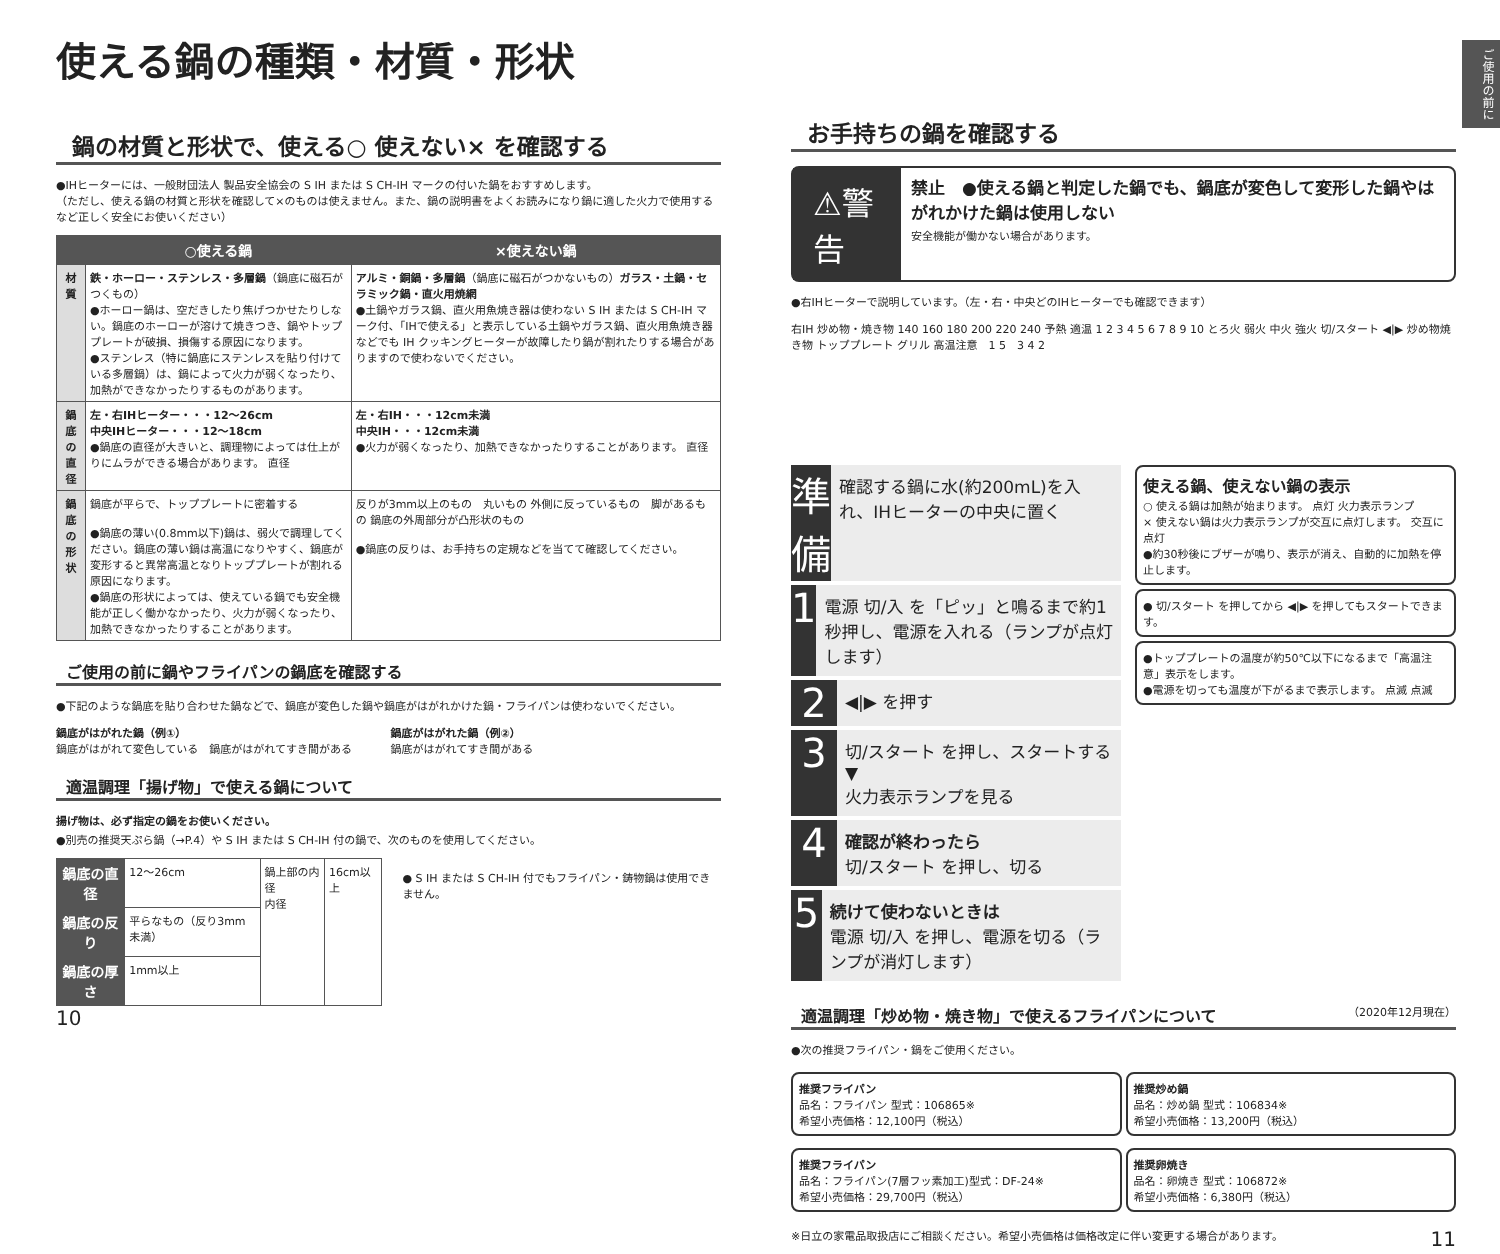ご使用の前に
使える鍋の種類・材質・形状
鍋の材質と形状で、使える○ 使えない× を確認する
●IHヒーターには、一般財団法人 製品安全協会の S IH または S CH-IH マークの付いた鍋をおすすめします。
（ただし、使える鍋の材質と形状を確認して×のものは使えません。また、鍋の説明書をよくお読みになり鍋に適した火力で使用するなど正しく安全にお使いください）
| | ○使える鍋 | ×使えない鍋 |
| --- | --- | --- |
| 材質 | 鉄・ホーロー・ステンレス・多層鍋 （鍋底に磁石がつくもの） ●ホーロー鍋は、空だきしたり焦げつかせたりしない。鍋底のホーローが溶けて焼きつき、鍋やトッププレートが破損、損傷する原因になります。 ●ステンレス（特に鍋底にステンレスを貼り付けている多層鍋）は、鍋によって火力が弱くなったり、加熱ができなかったりするものがあります。 | アルミ・銅鍋・多層鍋 （鍋底に磁石がつかないもの） ガラス・土鍋・セラミック鍋・直火用焼網 ●土鍋やガラス鍋、直火用魚焼き器は使わない S IH または S CH-IH マーク付、「IHで使える」と表示している土鍋やガラス鍋、直火用魚焼き器などでも IH クッキングヒーターが故障したり鍋が割れたりする場合がありますので使わないでください。 |
| 鍋底の直径 | 左・右IHヒーター・・・12～26cm 中央IHヒーター・・・12～18cm ●鍋底の直径が大きいと、調理物によっては仕上がりにムラができる場合があります。 直径 | 左・右IH・・・12cm未満 中央IH・・・12cm未満 ●火力が弱くなったり、加熱できなかったりすることがあります。 直径 |
| 鍋底の形状 | 鍋底が平らで、トッププレートに密着する ●鍋底の薄い(0.8mm以下)鍋は、弱火で調理してください。鍋底の薄い鍋は高温になりやすく、鍋底が変形すると異常高温となりトッププレートが割れる原因になります。 ●鍋底の形状によっては、使えている鍋でも安全機能が正しく働かなかったり、火力が弱くなったり、加熱できなかったりすることがあります。 | 反りが3mm以上のもの 丸いもの 外側に反っているもの 脚があるもの 鍋底の外周部分が凸形状のもの ●鍋底の反りは、お手持ちの定規などを当てて確認してください。 |
ご使用の前に鍋やフライパンの鍋底を確認する
●下記のような鍋底を貼り合わせた鍋などで、鍋底が変色した鍋や鍋底がはがれかけた鍋・フライパンは使わないでください。
鍋底がはがれた鍋（例①）
鍋底がはがれて変色している　鍋底がはがれてすき間がある
鍋底がはがれた鍋（例②）
鍋底がはがれてすき間がある
適温調理「揚げ物」で使える鍋について
揚げ物は、必ず指定の鍋をお使いください。
●別売の推奨天ぷら鍋（→P.4）や S IH または S CH-IH 付の鍋で、次のものを使用してください。
| 鍋底の直径 | 12～26cm | 鍋上部の内径 内径 | 16cm以上 |
| 鍋底の反り | 平らなもの（反り3mm未満） | | |
| 鍋底の厚さ | 1mm以上 | | |
● S IH または S CH-IH 付でもフライパン・鋳物鍋は使用できません。
10
お手持ちの鍋を確認する
⚠警告
禁止　●使える鍋と判定した鍋でも、鍋底が変色して変形した鍋やはがれかけた鍋は使用しない
安全機能が働かない場合があります。
●右IHヒーターで説明しています。（左・右・中央どのIHヒーターでも確認できます）
右IH 炒め物・焼き物 140 160 180 200 220 240 予熱 適温 1 2 3 4 5 6 7 8 9 10 とろ火 弱火 中火 強火 切/スタート ◀|▶ 炒め物焼き物 トッププレート グリル 高温注意　1 5　3 4 2
準備
確認する鍋に水(約200mL)を入れ、IHヒーターの中央に置く
1
電源 切/入 を「ピッ」と鳴るまで約1秒押し、電源を入れる（ランプが点灯します）
2
◀|▶ を押す
3
切/スタート を押し、スタートする
▼
火力表示ランプを見る
4
確認が終わったら
切/スタート を押し、切る
5
続けて使わないときは
電源 切/入 を押し、電源を切る（ランプが消灯します）
使える鍋、使えない鍋の表示
○ 使える鍋は加熱が始まります。 点灯 火力表示ランプ
× 使えない鍋は火力表示ランプが交互に点灯します。 交互に点灯
●約30秒後にブザーが鳴り、表示が消え、自動的に加熱を停止します。
● 切/スタート を押してから ◀|▶ を押してもスタートできます。
●トッププレートの温度が約50℃以下になるまで「高温注意」表示をします。
●電源を切っても温度が下がるまで表示します。 点滅 点滅
適温調理「炒め物・焼き物」で使えるフライパンについて （2020年12月現在）
●次の推奨フライパン・鍋をご使用ください。
推奨フライパン
品名：フライパン 型式：106865※
希望小売価格：12,100円（税込）
推奨炒め鍋
品名：炒め鍋 型式：106834※
希望小売価格：13,200円（税込）
推奨フライパン
品名：フライパン(7層フッ素加工)型式：DF-24※
希望小売価格：29,700円（税込）
推奨卵焼き
品名：卵焼き 型式：106872※
希望小売価格：6,380円（税込）
※日立の家電品取扱店にご相談ください。希望小売価格は価格改定に伴い変更する場合があります。 11